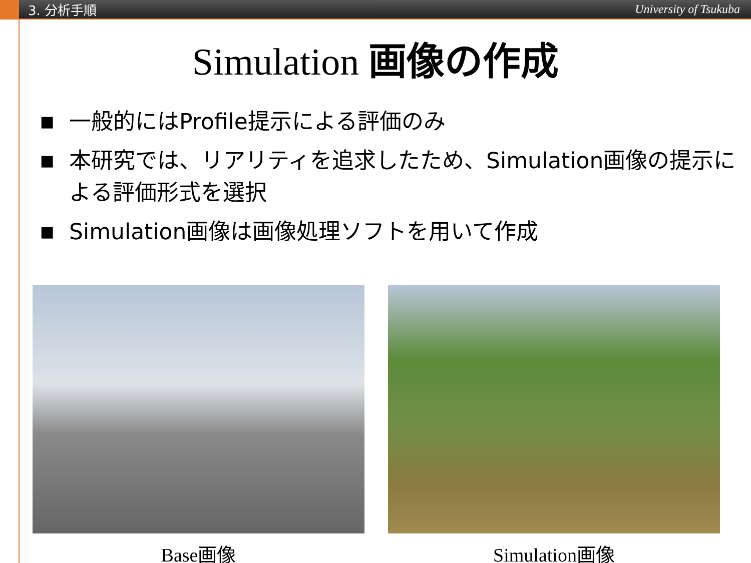3. 分析手順
University of Tsukuba
Simulation 画像の作成
■ 一般的にはProfile提示による評価のみ
■ 本研究では、リアリティを追求したため、Simulation画像の提示による評価形式を選択
■ Simulation画像は画像処理ソフトを用いて作成
Base画像 Simulation画像